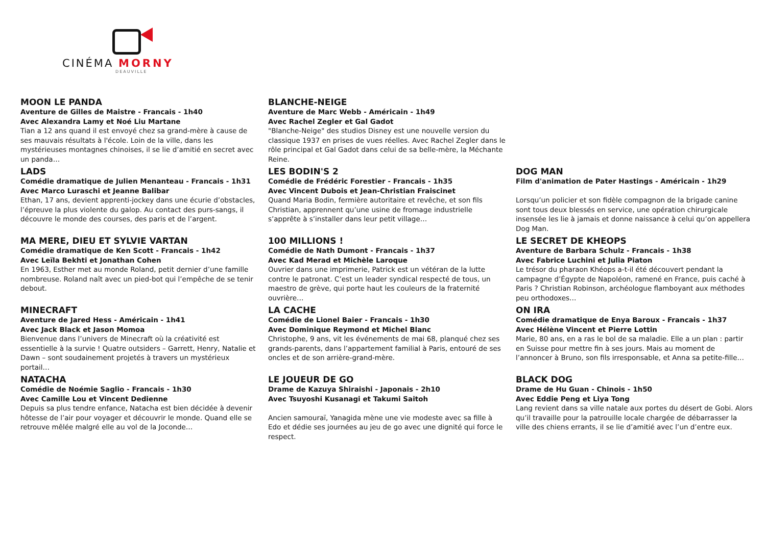CINÉMA MORNY
DEAUVILLE
MOON LE PANDA
Aventure de Gilles de Maistre - Francais - 1h40
Avec Alexandra Lamy et Noé Liu Martane
Tian a 12 ans quand il est envoyé chez sa grand-mère à cause de ses mauvais résultats à l'école. Loin de la ville, dans les mystérieuses montagnes chinoises, il se lie d’amitié en secret avec un panda…
BLANCHE-NEIGE
Aventure de Marc Webb - Américain - 1h49
Avec Rachel Zegler et Gal Gadot
"Blanche-Neige" des studios Disney est une nouvelle version du classique 1937 en prises de vues réelles. Avec Rachel Zegler dans le rôle principal et Gal Gadot dans celui de sa belle-mère, la Méchante Reine.
LADS
Comédie dramatique de Julien Menanteau - Francais - 1h31
Avec Marco Luraschi et Jeanne Balibar
Ethan, 17 ans, devient apprenti-jockey dans une écurie d’obstacles, l’épreuve la plus violente du galop. Au contact des purs-sangs, il découvre le monde des courses, des paris et de l’argent.
LES BODIN'S 2
Comédie de Frédéric Forestier - Francais - 1h35
Avec Vincent Dubois et Jean-Christian Fraiscinet
Quand Maria Bodin, fermière autoritaire et revêche, et son fils Christian, apprennent qu’une usine de fromage industrielle s’apprête à s’installer dans leur petit village…
DOG MAN
Film d'animation de Pater Hastings - Américain - 1h29
Lorsqu’un policier et son fidèle compagnon de la brigade canine sont tous deux blessés en service, une opération chirurgicale insensée les lie à jamais et donne naissance à celui qu’on appellera Dog Man.
MA MERE, DIEU ET SYLVIE VARTAN
Comédie dramatique de Ken Scott - Francais - 1h42
Avec Leïla Bekhti et Jonathan Cohen
En 1963, Esther met au monde Roland, petit dernier d’une famille nombreuse. Roland naît avec un pied-bot qui l’empêche de se tenir debout.
100 MILLIONS !
Comédie de Nath Dumont - Francais - 1h37
Avec Kad Merad et Michèle Laroque
Ouvrier dans une imprimerie, Patrick est un vétéran de la lutte contre le patronat. C’est un leader syndical respecté de tous, un maestro de grève, qui porte haut les couleurs de la fraternité ouvrière…
LE SECRET DE KHEOPS
Aventure de Barbara Schulz - Francais - 1h38
Avec Fabrice Luchini et Julia Piaton
Le trésor du pharaon Khéops a-t-il été découvert pendant la campagne d’Égypte de Napoléon, ramené en France, puis caché à Paris ? Christian Robinson, archéologue flamboyant aux méthodes peu orthodoxes…
MINECRAFT
Aventure de Jared Hess - Américain - 1h41
Avec Jack Black et Jason Momoa
Bienvenue dans l’univers de Minecraft où la créativité est essentielle à la survie ! Quatre outsiders – Garrett, Henry, Natalie et Dawn – sont soudainement projetés à travers un mystérieux portail…
LA CACHE
Comédie de Lionel Baier - Francais - 1h30
Avec Dominique Reymond et Michel Blanc
Christophe, 9 ans, vit les événements de mai 68, planqué chez ses grands-parents, dans l’appartement familial à Paris, entouré de ses oncles et de son arrière-grand-mère.
ON IRA
Comédie dramatique de Enya Baroux - Francais - 1h37
Avec Hélène Vincent et Pierre Lottin
Marie, 80 ans, en a ras le bol de sa maladie. Elle a un plan : partir en Suisse pour mettre fin à ses jours. Mais au moment de l’annoncer à Bruno, son fils irresponsable, et Anna sa petite-fille…
NATACHA
Comédie de Noémie Saglio - Francais - 1h30
Avec Camille Lou et Vincent Dedienne
Depuis sa plus tendre enfance, Natacha est bien décidée à devenir hôtesse de l’air pour voyager et découvrir le monde. Quand elle se retrouve mêlée malgré elle au vol de la Joconde…
LE JOUEUR DE GO
Drame de Kazuya Shiraishi - Japonais - 2h10
Avec Tsuyoshi Kusanagi et Takumi Saitoh
Ancien samouraï, Yanagida mène une vie modeste avec sa fille à Edo et dédie ses journées au jeu de go avec une dignité qui force le respect.
BLACK DOG
Drame de Hu Guan - Chinois - 1h50
Avec Eddie Peng et Liya Tong
Lang revient dans sa ville natale aux portes du désert de Gobi. Alors qu’il travaille pour la patrouille locale chargée de débarrasser la ville des chiens errants, il se lie d’amitié avec l’un d’entre eux.